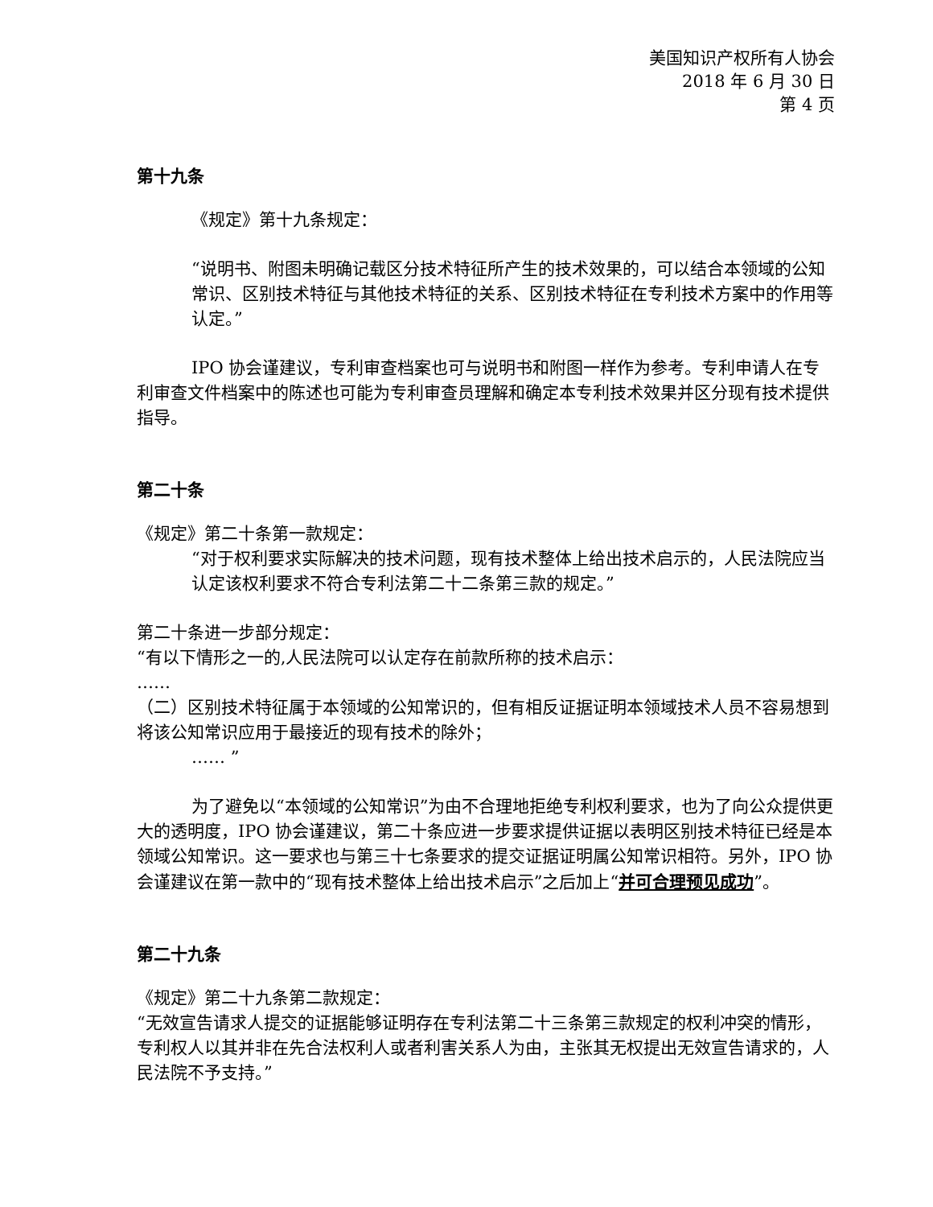美国知识产权所有人协会
2018 年 6 月 30 日
第 4 页
第十九条
《规定》第十九条规定：
“说明书、附图未明确记载区分技术特征所产生的技术效果的，可以结合本领域的公知常识、区别技术特征与其他技术特征的关系、区别技术特征在专利技术方案中的作用等认定。”
IPO 协会谨建议，专利审查档案也可与说明书和附图一样作为参考。专利申请人在专利审查文件档案中的陈述也可能为专利审查员理解和确定本专利技术效果并区分现有技术提供指导。
第二十条
《规定》第二十条第一款规定：
“对于权利要求实际解决的技术问题，现有技术整体上给出技术启示的，人民法院应当认定该权利要求不符合专利法第二十二条第三款的规定。”
第二十条进一步部分规定：
“有以下情形之一的,人民法院可以认定存在前款所称的技术启示：
……
（二）区别技术特征属于本领域的公知常识的，但有相反证据证明本领域技术人员不容易想到将该公知常识应用于最接近的现有技术的除外；
…… ”
为了避免以“本领域的公知常识”为由不合理地拒绝专利权利要求，也为了向公众提供更大的透明度，IPO 协会谨建议，第二十条应进一步要求提供证据以表明区别技术特征已经是本领域公知常识。这一要求也与第三十七条要求的提交证据证明属公知常识相符。另外，IPO 协会谨建议在第一款中的“现有技术整体上给出技术启示”之后加上“并可合理预见成功”。
第二十九条
《规定》第二十九条第二款规定：
“无效宣告请求人提交的证据能够证明存在专利法第二十三条第三款规定的权利冲突的情形，专利权人以其并非在先合法权利人或者利害关系人为由，主张其无权提出无效宣告请求的，人民法院不予支持。”